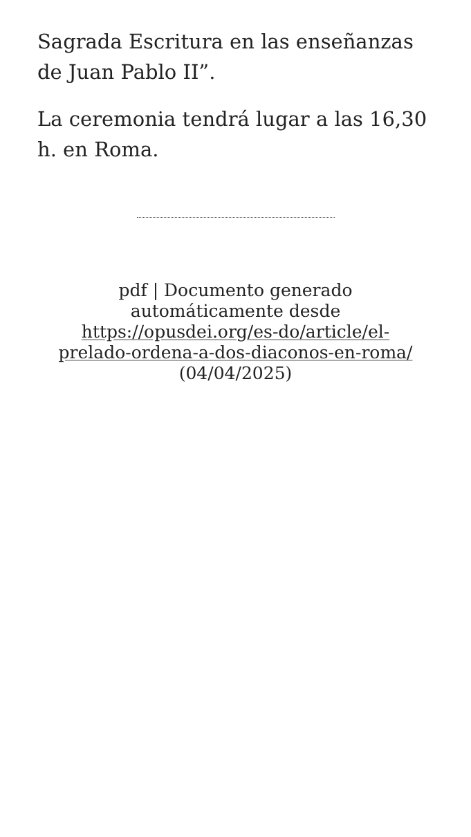Sagrada Escritura en las enseñanzas de Juan Pablo II”.
La ceremonia tendrá lugar a las 16,30 h. en Roma.
pdf | Documento generado automáticamente desde https://opusdei.org/es-do/article/el-prelado-ordena-a-dos-diaconos-en-roma/ (04/04/2025)